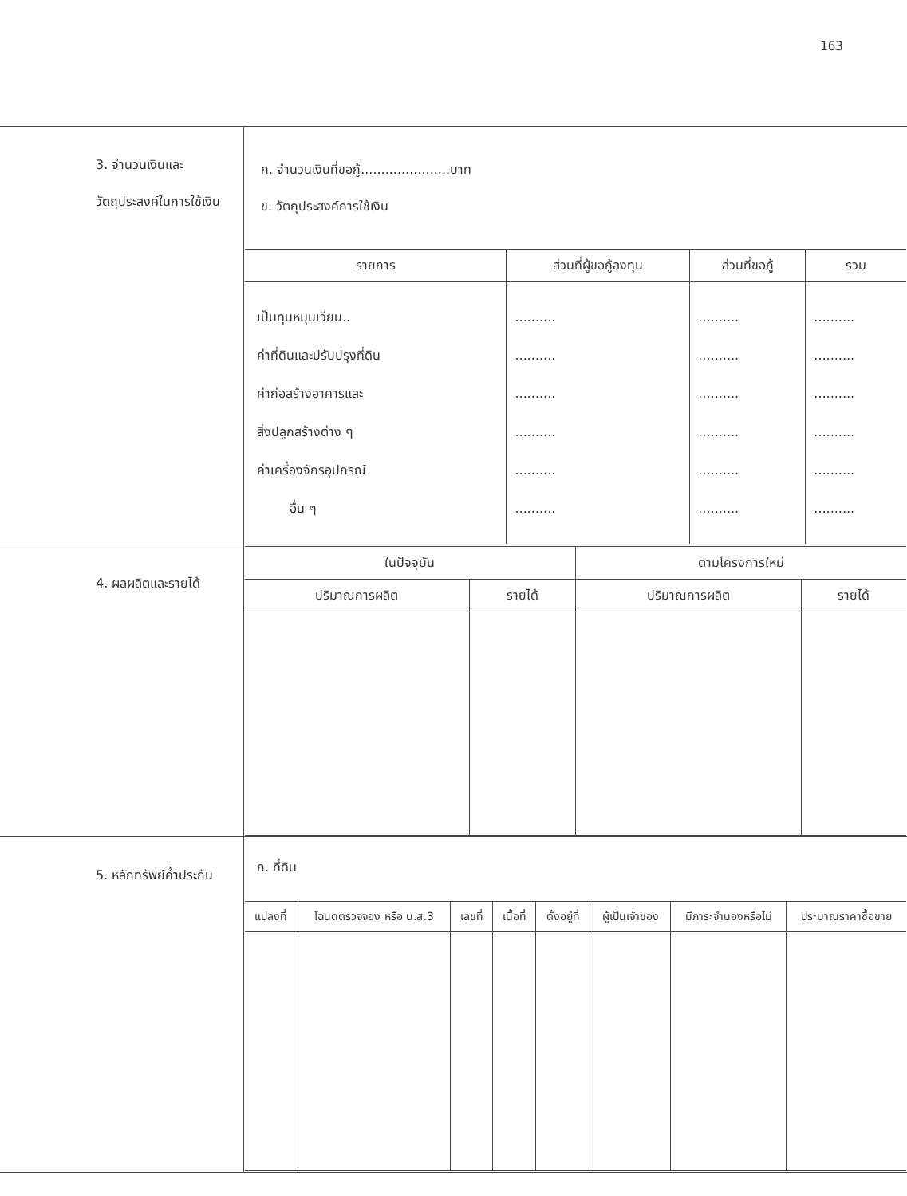163
| 3. จำนวนเงินและวัตถุประสงค์ในการใช้เงิน | ก. จำนวนเงินที่ขอกู้......................บาท ข. วัตถุประสงค์การใช้เงิน / รายการ / ส่วนที่ผู้ขอกู้ลงทุน / ส่วนที่ขอกู้ / รวม / / --- / --- / --- / --- / / เป็นทุนหมุนเวียน.. ค่าที่ดินและปรับปรุงที่ดิน ค่าก่อสร้างอาคารและ สิ่งปลูกสร้างต่าง ๆ ค่าเครื่องจักรอุปกรณ์ อื่น ๆ / .......... .......... .......... .......... .......... .......... / .......... .......... .......... .......... .......... .......... / .......... .......... .......... .......... .......... .......... / |
| 4. ผลผลิตและรายได้ | / ในปัจจุบัน / / ตามโครงการใหม่ / / / --- / --- / --- / --- / / ปริมาณการผลิต / รายได้ / ปริมาณการผลิต / รายได้ / |
| 5. หลักทรัพย์ค้ำประกัน | ก. ที่ดิน / แปลงที่ / โฉนดตรวจจอง หรือ น.ส.3 / เลขที่ / เนื้อที่ / ตั้งอยู่ที่ / ผู้เป็นเจ้าของ / มีภาระจำนองหรือไม่ / ประมาณราคาซื้อขาย / / --- / --- / --- / --- / --- / --- / --- / --- / |